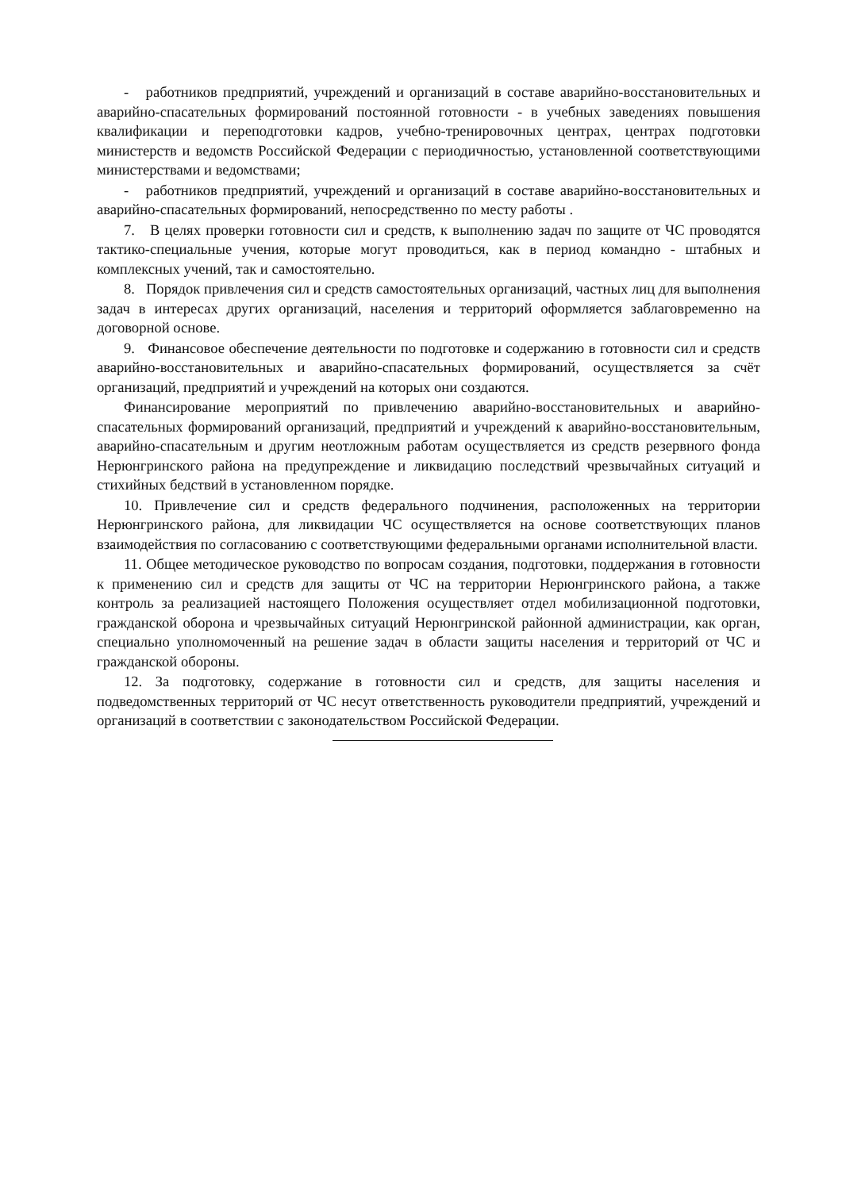- работников предприятий, учреждений и организаций в составе аварийно-восстановительных и аварийно-спасательных формирований постоянной готовности - в учебных заведениях повышения квалификации и переподготовки кадров, учебно-тренировочных центрах, центрах подготовки министерств и ведомств Российской Федерации с периодичностью, установленной соответствующими министерствами и ведомствами;
- работников предприятий, учреждений и организаций в составе аварийно-восстановительных и аварийно-спасательных формирований, непосредственно по месту работы .
7. В целях проверки готовности сил и средств, к выполнению задач по защите от ЧС проводятся тактико-специальные учения, которые могут проводиться, как в период командно - штабных и комплексных учений, так и самостоятельно.
8. Порядок привлечения сил и средств самостоятельных организаций, частных лиц для выполнения задач в интересах других организаций, населения и территорий оформляется заблаговременно на договорной основе.
9. Финансовое обеспечение деятельности по подготовке и содержанию в готовности сил и средств аварийно-восстановительных и аварийно-спасательных формирований, осуществляется за счёт организаций, предприятий и учреждений на которых они создаются.
Финансирование мероприятий по привлечению аварийно-восстановительных и аварийно- спасательных формирований организаций, предприятий и учреждений к аварийно-восстановительным, аварийно-спасательным и другим неотложным работам осуществляется из средств резервного фонда Нерюнгринского района на предупреждение и ликвидацию последствий чрезвычайных ситуаций и стихийных бедствий в установленном порядке.
10. Привлечение сил и средств федерального подчинения, расположенных на территории Нерюнгринского района, для ликвидации ЧС осуществляется на основе соответствующих планов взаимодействия по согласованию с соответствующими федеральными органами исполнительной власти.
11. Общее методическое руководство по вопросам создания, подготовки, поддержания в готовности к применению сил и средств для защиты от ЧС на территории Нерюнгринского района, а также контроль за реализацией настоящего Положения осуществляет отдел мобилизационной подготовки, гражданской оборона и чрезвычайных ситуаций Нерюнгринской районной администрации, как орган, специально уполномоченный на решение задач в области защиты населения и территорий от ЧС и гражданской обороны.
12. За подготовку, содержание в готовности сил и средств, для защиты населения и подведомственных территорий от ЧС несут ответственность руководители предприятий, учреждений и организаций в соответствии с законодательством Российской Федерации.